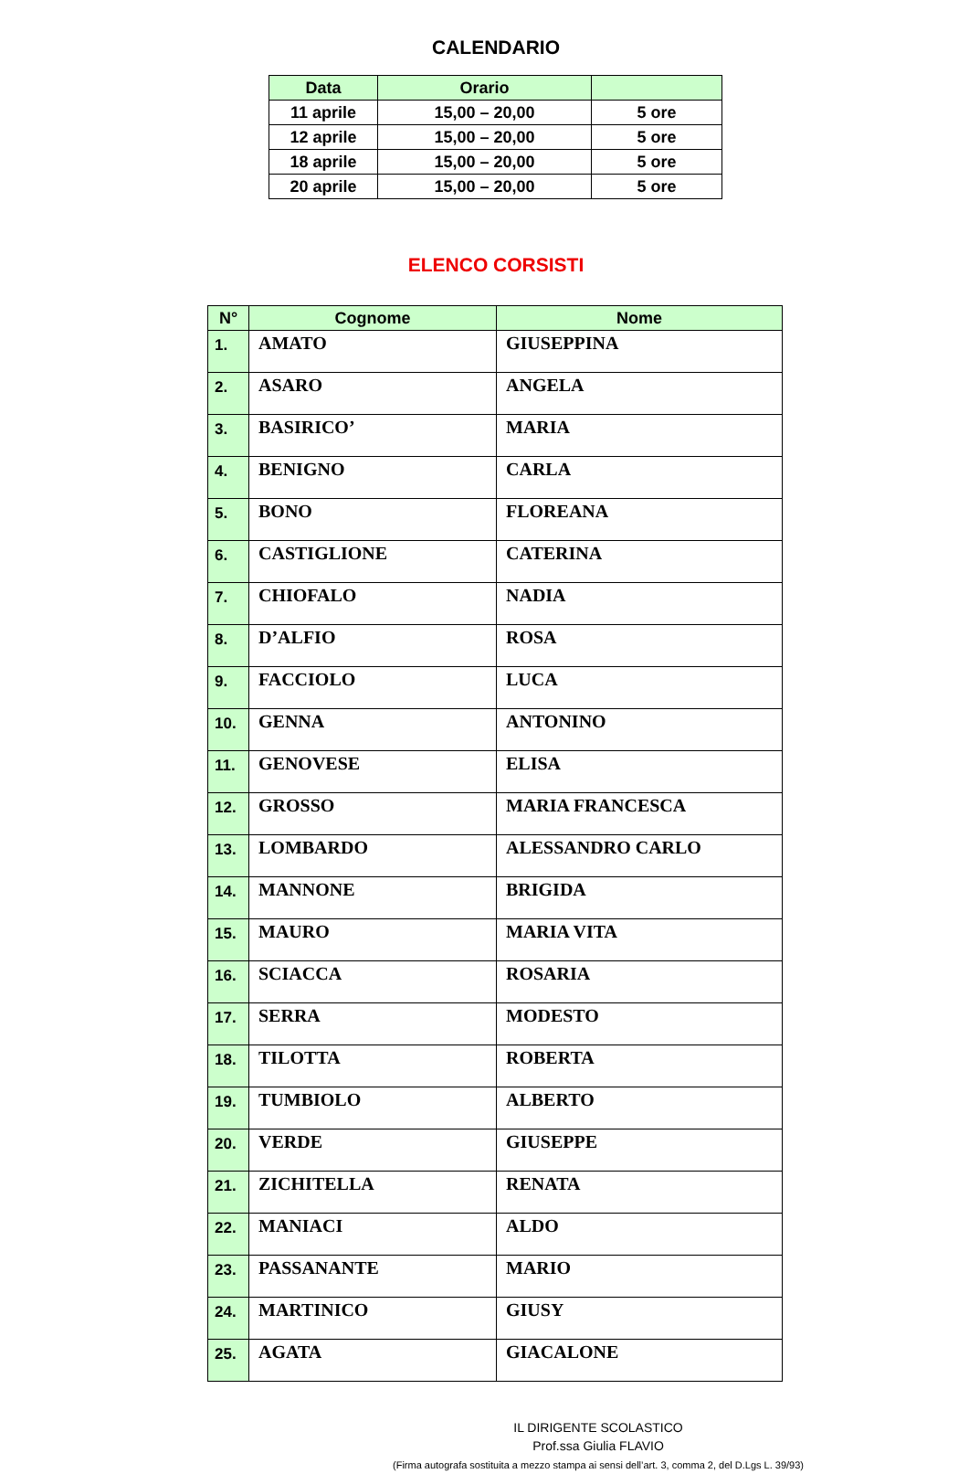CALENDARIO
| Data | Orario | |
| --- | --- | --- |
| 11 aprile | 15,00 – 20,00 | 5 ore |
| 12 aprile | 15,00 – 20,00 | 5 ore |
| 18 aprile | 15,00 – 20,00 | 5 ore |
| 20 aprile | 15,00 – 20,00 | 5 ore |
ELENCO CORSISTI
| N° | Cognome | Nome |
| --- | --- | --- |
| 1. | AMATO | GIUSEPPINA |
| 2. | ASARO | ANGELA |
| 3. | BASIRICO’ | MARIA |
| 4. | BENIGNO | CARLA |
| 5. | BONO | FLOREANA |
| 6. | CASTIGLIONE | CATERINA |
| 7. | CHIOFALO | NADIA |
| 8. | D’ALFIO | ROSA |
| 9. | FACCIOLO | LUCA |
| 10. | GENNA | ANTONINO |
| 11. | GENOVESE | ELISA |
| 12. | GROSSO | MARIA FRANCESCA |
| 13. | LOMBARDO | ALESSANDRO CARLO |
| 14. | MANNONE | BRIGIDA |
| 15. | MAURO | MARIA VITA |
| 16. | SCIACCA | ROSARIA |
| 17. | SERRA | MODESTO |
| 18. | TILOTTA | ROBERTA |
| 19. | TUMBIOLO | ALBERTO |
| 20. | VERDE | GIUSEPPE |
| 21. | ZICHITELLA | RENATA |
| 22. | MANIACI | ALDO |
| 23. | PASSANANTE | MARIO |
| 24. | MARTINICO | GIUSY |
| 25. | AGATA | GIACALONE |
IL DIRIGENTE SCOLASTICO
Prof.ssa Giulia FLAVIO
(Firma autografa sostituita a mezzo stampa ai sensi dell’art. 3, comma 2, del D.Lgs L. 39/93)